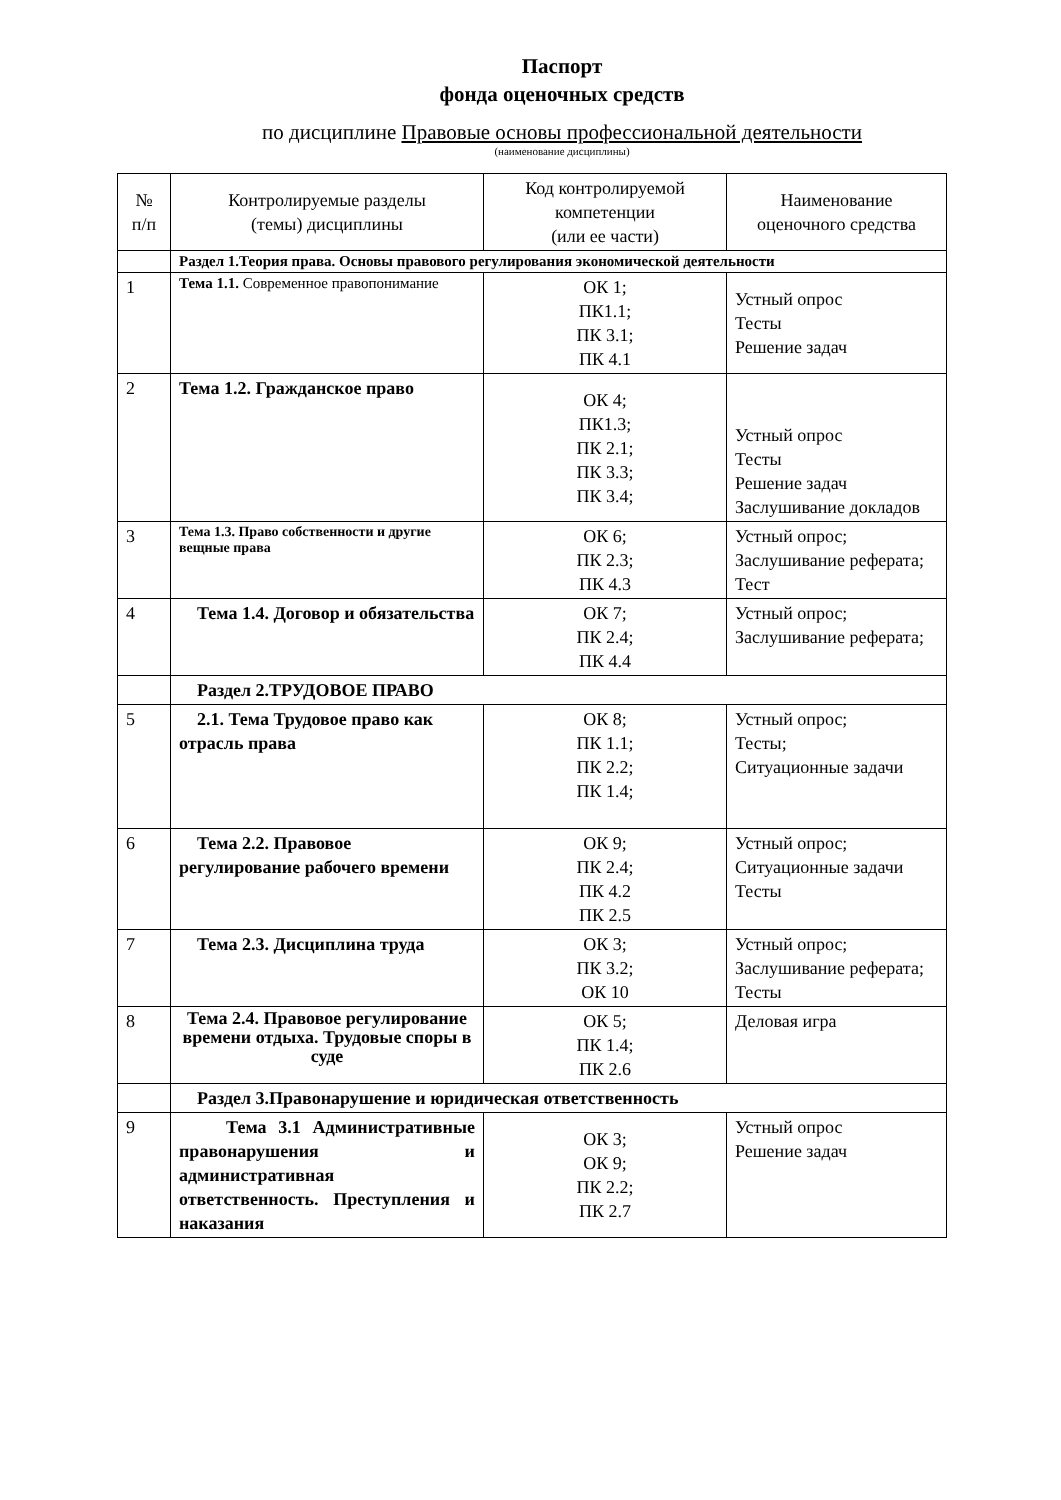Паспорт
фонда оценочных средств
по дисциплине Правовые основы профессиональной деятельности
(наименование дисциплины)
| № п/п | Контролируемые разделы (темы) дисциплины | Код контролируемой компетенции (или ее части) | Наименование оценочного средства |
| --- | --- | --- | --- |
| | Раздел 1.Теория права. Основы правового регулирования экономической деятельности | | |
| 1 | Тема 1.1. Современное правопонимание | ОК 1; ПК1.1; ПК 3.1; ПК 4.1 | Устный опрос Тесты Решение задач |
| 2 | Тема 1.2. Гражданское право | ОК 4; ПК1.3; ПК 2.1; ПК 3.3; ПК 3.4; | Устный опрос Тесты Решение задач Заслушивание докладов |
| 3 | Тема 1.3. Право собственности и другие вещные права | ОК 6; ПК 2.3; ПК 4.3 | Устный опрос; Заслушивание реферата; Тест |
| 4 | Тема 1.4. Договор и обязательства | ОК 7; ПК 2.4; ПК 4.4 | Устный опрос; Заслушивание реферата; |
| | Раздел 2.ТРУДОВОЕ ПРАВО | | |
| 5 | 2.1. Тема Трудовое право как отрасль права | ОК 8; ПК 1.1; ПК 2.2; ПК 1.4; | Устный опрос; Тесты; Ситуационные задачи |
| 6 | Тема 2.2. Правовое регулирование рабочего времени | ОК 9; ПК 2.4; ПК 4.2 ПК 2.5 | Устный опрос; Ситуационные задачи Тесты |
| 7 | Тема 2.3. Дисциплина труда | ОК 3; ПК 3.2; ОК 10 | Устный опрос; Заслушивание реферата; Тесты |
| 8 | Тема 2.4. Правовое регулирование времени отдыха. Трудовые споры в суде | ОК 5; ПК 1.4; ПК 2.6 | Деловая игра |
| | Раздел 3.Правонарушение и юридическая ответственность | | |
| 9 | Тема 3.1 Административные правонарушения и административная ответственность. Преступления и наказания | ОК 3; ОК 9; ПК 2.2; ПК 2.7 | Устный опрос Решение задач |